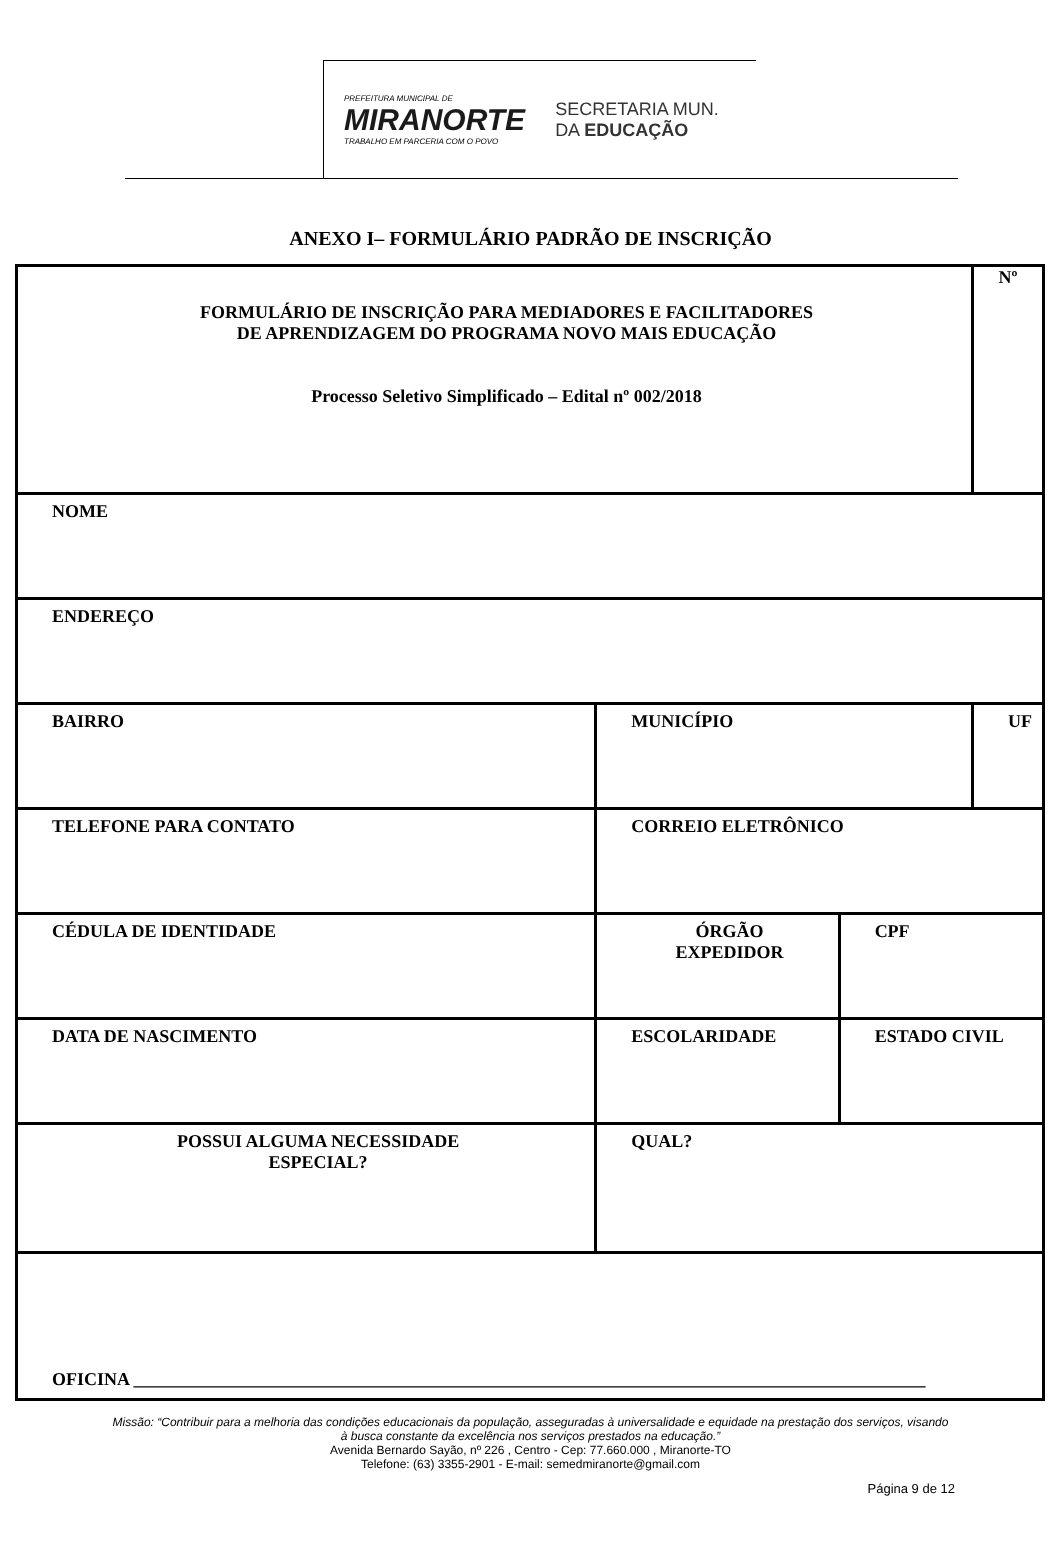PREFEITURA MUNICIPAL DE
MIRANORTE
TRABALHO EM PARCERIA COM O POVO
SECRETARIA MUN.
DA EDUCAÇÃO
ANEXO I– FORMULÁRIO PADRÃO DE INSCRIÇÃO
| FORMULÁRIO DE INSCRIÇÃO PARA MEDIADORES E FACILITADORES DE APRENDIZAGEM DO PROGRAMA NOVO MAIS EDUCAÇÃO Processo Seletivo Simplificado – Edital nº 002/2018 | | | | Nº |
| NOME | | | | |
| ENDEREÇO | | | | |
| BAIRRO | | MUNICÍPIO | | UF |
| TELEFONE PARA CONTATO | | CORREIO ELETRÔNICO | | |
| CÉDULA DE IDENTIDADE | | ÓRGÃO EXPEDIDOR | CPF | |
| DATA DE NASCIMENTO | | ESCOLARIDADE | ESTADO CIVIL | |
| POSSUI ALGUMA NECESSIDADE ESPECIAL? | QUAL? | | | |
| OFICINA ________________________________________________________________________________________ | | | | |
Missão: “Contribuir para a melhoria das condições educacionais da população, asseguradas à universalidade e equidade na prestação dos serviços, visando
à busca constante da excelência nos serviços prestados na educação.”
Avenida Bernardo Sayão, nº 226 , Centro - Cep: 77.660.000 , Miranorte-TO
Telefone: (63) 3355-2901 - E-mail: semedmiranorte@gmail.com
Página 9 de 12